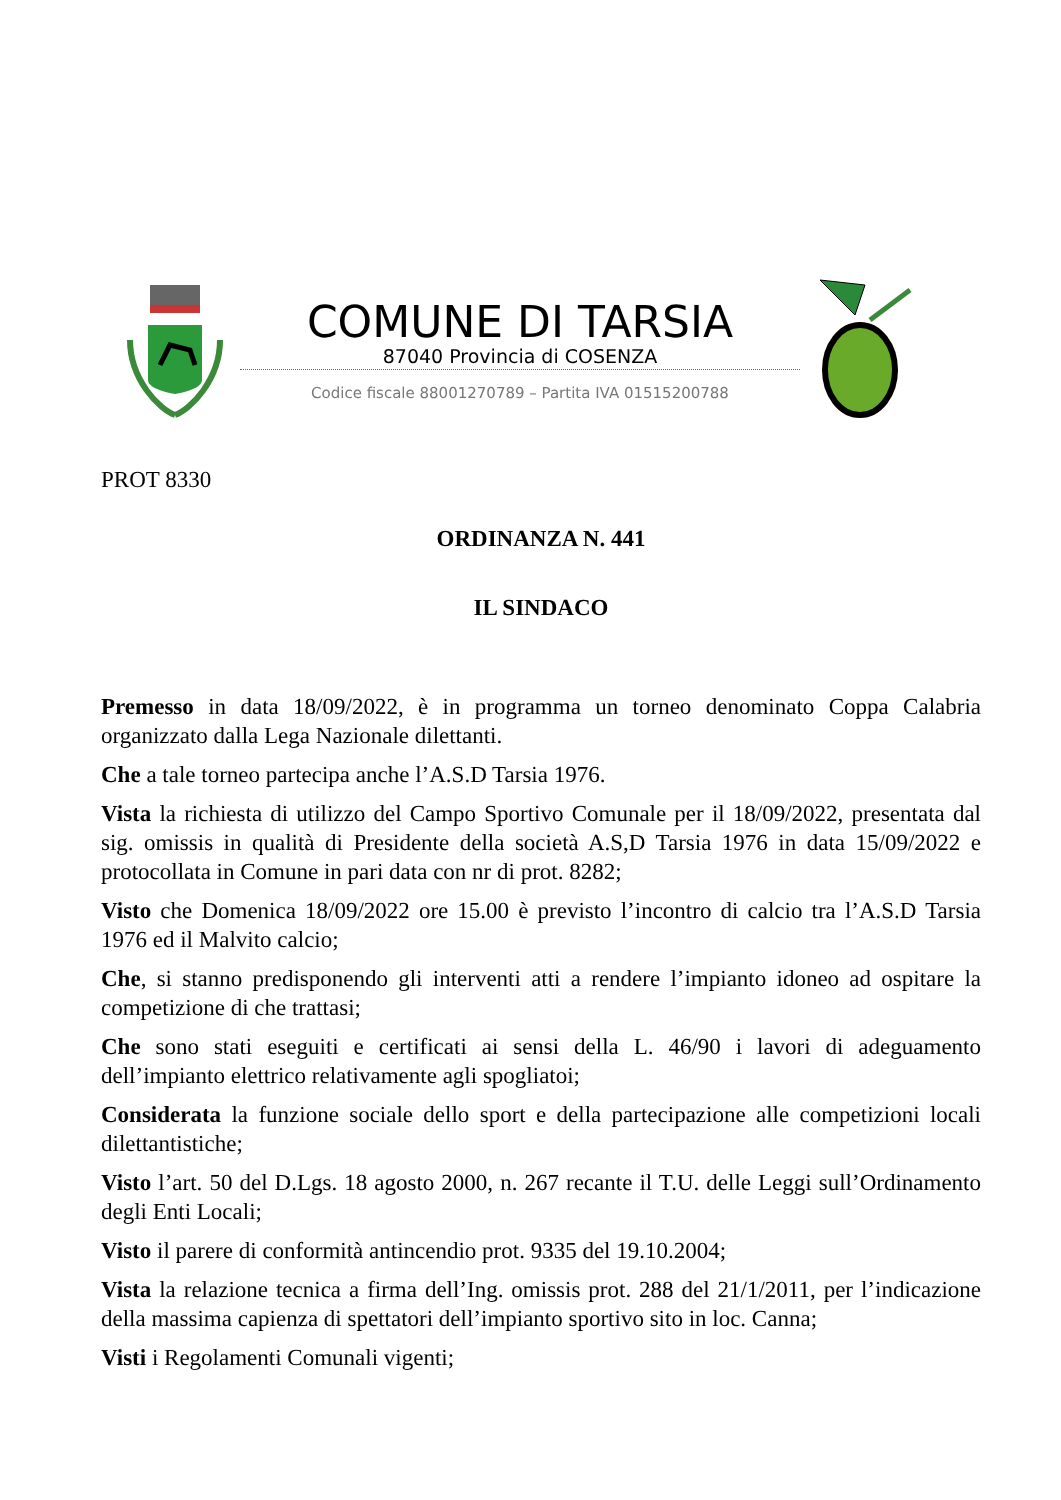COMUNE DI TARSIA
87040 Provincia di COSENZA
Codice fiscale 88001270789 – Partita IVA 01515200788
PROT 8330
ORDINANZA N. 441
IL SINDACO
Premesso in data 18/09/2022, è in programma un torneo denominato Coppa Calabria organizzato dalla Lega Nazionale dilettanti.
Che a tale torneo partecipa anche l’A.S.D Tarsia 1976.
Vista la richiesta di utilizzo del Campo Sportivo Comunale per il 18/09/2022, presentata dal sig. omissis in qualità di Presidente della società A.S,D Tarsia 1976 in data 15/09/2022 e protocollata in Comune in pari data con nr di prot. 8282;
Visto che Domenica 18/09/2022 ore 15.00 è previsto l’incontro di calcio tra l’A.S.D Tarsia 1976 ed il Malvito calcio;
Che, si stanno predisponendo gli interventi atti a rendere l’impianto idoneo ad ospitare la competizione di che trattasi;
Che sono stati eseguiti e certificati ai sensi della L. 46/90 i lavori di adeguamento dell’impianto elettrico relativamente agli spogliatoi;
Considerata la funzione sociale dello sport e della partecipazione alle competizioni locali dilettantistiche;
Visto l’art. 50 del D.Lgs. 18 agosto 2000, n. 267 recante il T.U. delle Leggi sull’Ordinamento degli Enti Locali;
Visto il parere di conformità antincendio prot. 9335 del 19.10.2004;
Vista la relazione tecnica a firma dell’Ing. omissis prot. 288 del 21/1/2011, per l’indicazione della massima capienza di spettatori dell’impianto sportivo sito in loc. Canna;
Visti i Regolamenti Comunali vigenti;